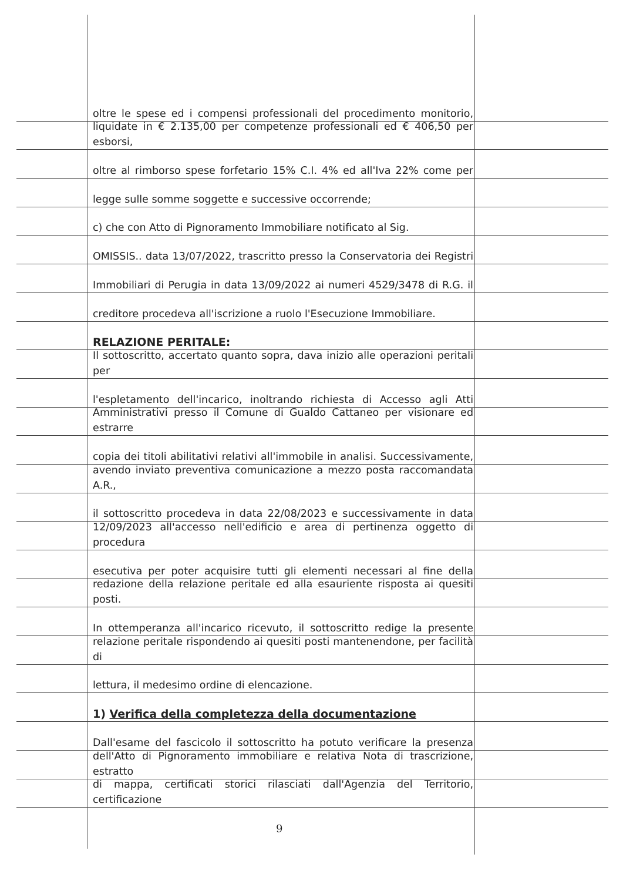oltre le spese ed i compensi professionali del procedimento monitorio,
liquidate in € 2.135,00 per competenze professionali ed € 406,50 per esborsi,
oltre al rimborso spese forfetario 15% C.I. 4% ed all'Iva 22% come per
legge sulle somme soggette e successive occorrende;
c) che con Atto di Pignoramento Immobiliare notificato al Sig.
OMISSIS.. data 13/07/2022, trascritto presso la Conservatoria dei Registri
Immobiliari di Perugia in data 13/09/2022 ai numeri 4529/3478 di R.G. il
creditore procedeva all'iscrizione a ruolo l'Esecuzione Immobiliare.
RELAZIONE PERITALE:
Il sottoscritto, accertato quanto sopra, dava inizio alle operazioni peritali per
l'espletamento dell'incarico, inoltrando richiesta di Accesso agli Atti
Amministrativi presso il Comune di Gualdo Cattaneo per visionare ed estrarre
copia dei titoli abilitativi relativi all'immobile in analisi. Successivamente,
avendo inviato preventiva comunicazione a mezzo posta raccomandata A.R.,
il sottoscritto procedeva in data 22/08/2023 e successivamente in data
12/09/2023 all'accesso nell'edificio e area di pertinenza oggetto di procedura
esecutiva per poter acquisire tutti gli elementi necessari al fine della
redazione della relazione peritale ed alla esauriente risposta ai quesiti posti.
In ottemperanza all'incarico ricevuto, il sottoscritto redige la presente
relazione peritale rispondendo ai quesiti posti mantenendone, per facilità di
lettura, il medesimo ordine di elencazione.
1) Verifica della completezza della documentazione
Dall'esame del fascicolo il sottoscritto ha potuto verificare la presenza
dell'Atto di Pignoramento immobiliare e relativa Nota di trascrizione, estratto
di mappa, certificati storici rilasciati dall'Agenzia del Territorio, certificazione
9